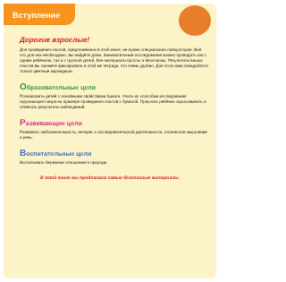Вступление
Дорогие взрослые!
Для проведения опытов, предложенных в этой книге, не нужна специальная лаборатория. Всё, что для них необходимо, вы найдёте дома. Занимательные исследования можно проводить как с одним ребёнком, так и с группой детей. Все материалы просты и безопасны. Результаты ваших опытов вы сможете фиксировать в этой же тетради, что очень удобно. Для этого вам понадобятся только цветные карандаши.
Образовательные цели
Познакомить детей с основными свойствами бумаги. Учить их способам исследования окружающего мира на примере проведения опытов с бумагой. Приучать ребёнка зарисовывать и отмечать результаты наблюдений.
Развивающие цели
Развивать любознательность, интерес к исследовательской деятельности, логическое мышление и речь.
Воспитательные цели
Воспитывать бережное отношение к природе.
В этой книге мы предлагаем самые безопасные материалы.